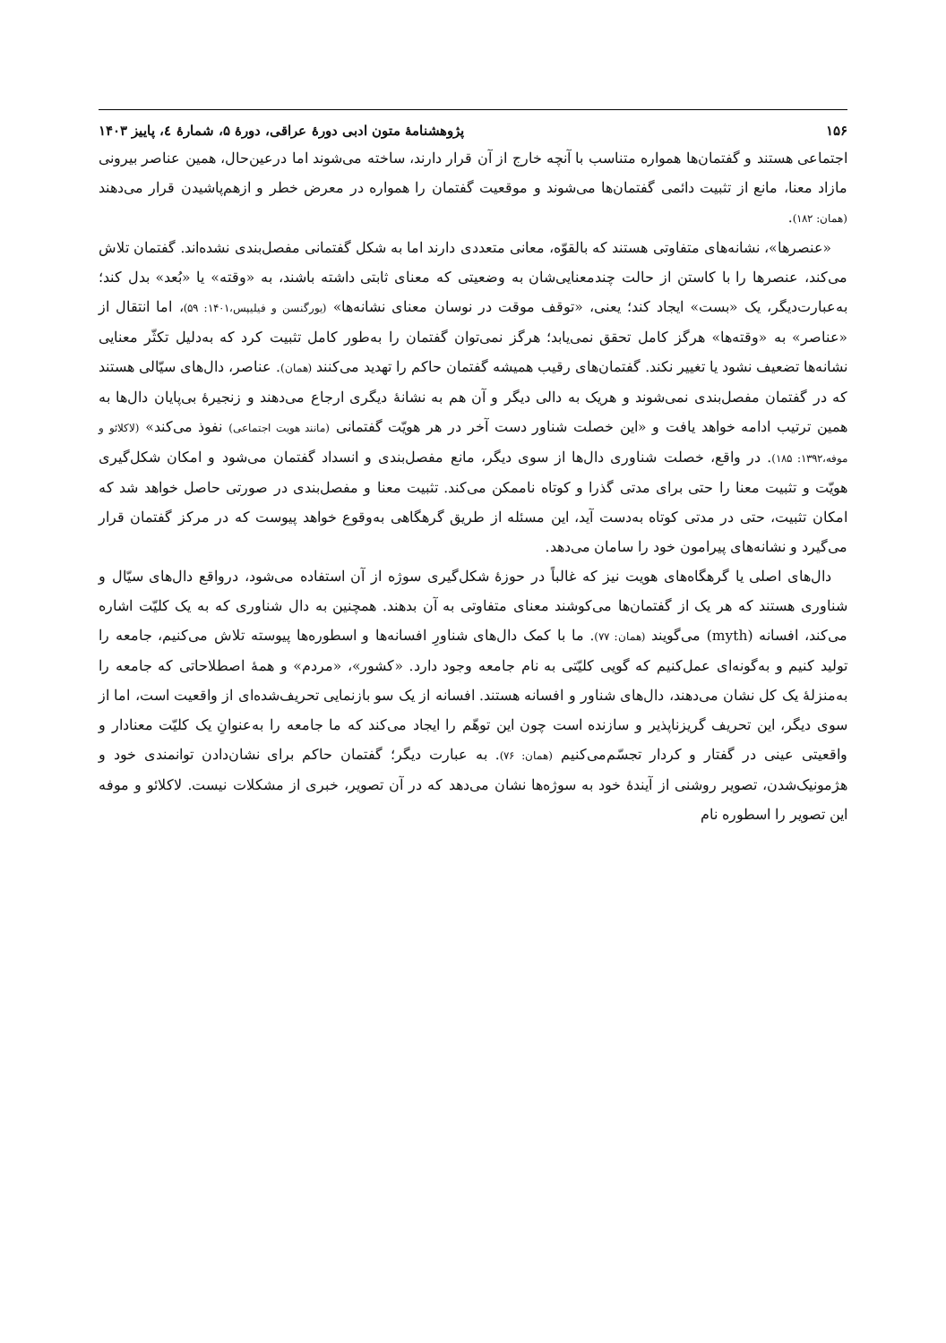۱۵۶ پژوهشنامهٔ متون ادبی دورهٔ عراقی، دورهٔ ۵، شمارهٔ ٤، پاییز ۱۴۰۳
اجتماعی هستند و گفتمان‌ها همواره متناسب با آنچه خارج از آن قرار دارند، ساخته می‌شوند اما درعین‌حال، همین عناصر بیرونی مازاد معنا، مانع از تثبیت دائمی گفتمان‌ها می‌شوند و موقعیت گفتمان را همواره در معرض خطر و ازهم‌پاشیدن قرار می‌دهند (همان: ۱۸۲).
«عنصرها»، نشانه‌های متفاوتی هستند که بالقوّه، معانی متعددی دارند اما به شکل گفتمانی مفصل‌بندی نشده‌اند. گفتمان تلاش می‌کند، عنصرها را با کاستن از حالت چندمعنایی‌شان به وضعیتی که معنای ثابتی داشته باشند، به «وقته» یا «بُعد» بدل کند؛ به‌عبارت‌دیگر، یک «بست» ایجاد کند؛ یعنی، «توقف موقت در نوسان معنای نشانه‌ها» (یورگنسن و فیلیپس،۱۴۰۱: ۵۹)، اما انتقال از «عناصر» به «وقته‌ها» هرگز کامل تحقق نمی‌یابد؛ هرگز نمی‌توان گفتمان را به‌طور کامل تثبیت کرد که به‌دلیل تکثّر معنایی نشانه‌ها تضعیف نشود یا تغییر نکند. گفتمان‌های رقیب همیشه گفتمان حاکم را تهدید می‌کنند (همان). عناصر، دال‌های سیّالی هستند که در گفتمان مفصل‌بندی نمی‌شوند و هریک به دالی دیگر و آن هم به نشانهٔ دیگری ارجاع می‌دهند و زنجیرهٔ بی‌پایان دال‌ها به همین ترتیب ادامه خواهد یافت و «این خصلت شناور دست آخر در هر هویّت گفتمانی (مانند هویت اجتماعی) نفوذ می‌کند» (لاکلائو و موفه،۱۳۹۲: ۱۸۵). در واقع، خصلت شناوری دال‌ها از سوی دیگر، مانع مفصل‌بندی و انسداد گفتمان می‌شود و امکان شکل‌گیری هویّت و تثبیت معنا را حتی برای مدتی گذرا و کوتاه ناممکن می‌کند. تثبیت معنا و مفصل‌بندی در صورتی حاصل خواهد شد که امکان تثبیت، حتی در مدتی کوتاه به‌دست آید، این مسئله از طریق گرهگاهی به‌وقوع خواهد پیوست که در مرکز گفتمان قرار می‌گیرد و نشانه‌های پیرامون خود را سامان می‌دهد.
دال‌های اصلی یا گرهگاه‌های هویت نیز که غالباً در حوزهٔ شکل‌گیری سوژه از آن استفاده می‌شود، درواقع دال‌های سیّال و شناوری هستند که هر یک از گفتمان‌ها می‌کوشند معنای متفاوتی به آن بدهند. همچنین به دال شناوری که به یک کلیّت اشاره می‌کند، افسانه (myth) می‌گویند (همان: ۷۷). ما با کمک دال‌های شناورِ افسانه‌ها و اسطوره‌ها پیوسته تلاش می‌کنیم، جامعه را تولید کنیم و به‌گونه‌ای عمل‌کنیم که گویی کلیّتی به نام جامعه وجود دارد. «کشور»، «مردم» و همهٔ اصطلاحاتی که جامعه را به‌منزلهٔ یک کل نشان می‌دهند، دال‌های شناور و افسانه هستند. افسانه از یک سو بازنمایی تحریف‌شده‌ای از واقعیت است، اما از سوی دیگر، این تحریف گریزناپذیر و سازنده است چون این توهّم را ایجاد می‌کند که ما جامعه را به‌عنوانِ یک کلیّت معنادار و واقعیتی عینی در گفتار و کردار تجسّم‌می‌کنیم (همان: ۷۶). به عبارت دیگر؛ گفتمان حاکم برای نشان‌دادن توانمندی خود و هژمونیک‌شدن، تصویر روشنی از آیندهٔ خود به سوژه‌ها نشان می‌دهد که در آن تصویر، خبری از مشکلات نیست. لاکلائو و موفه این تصویر را اسطوره نام